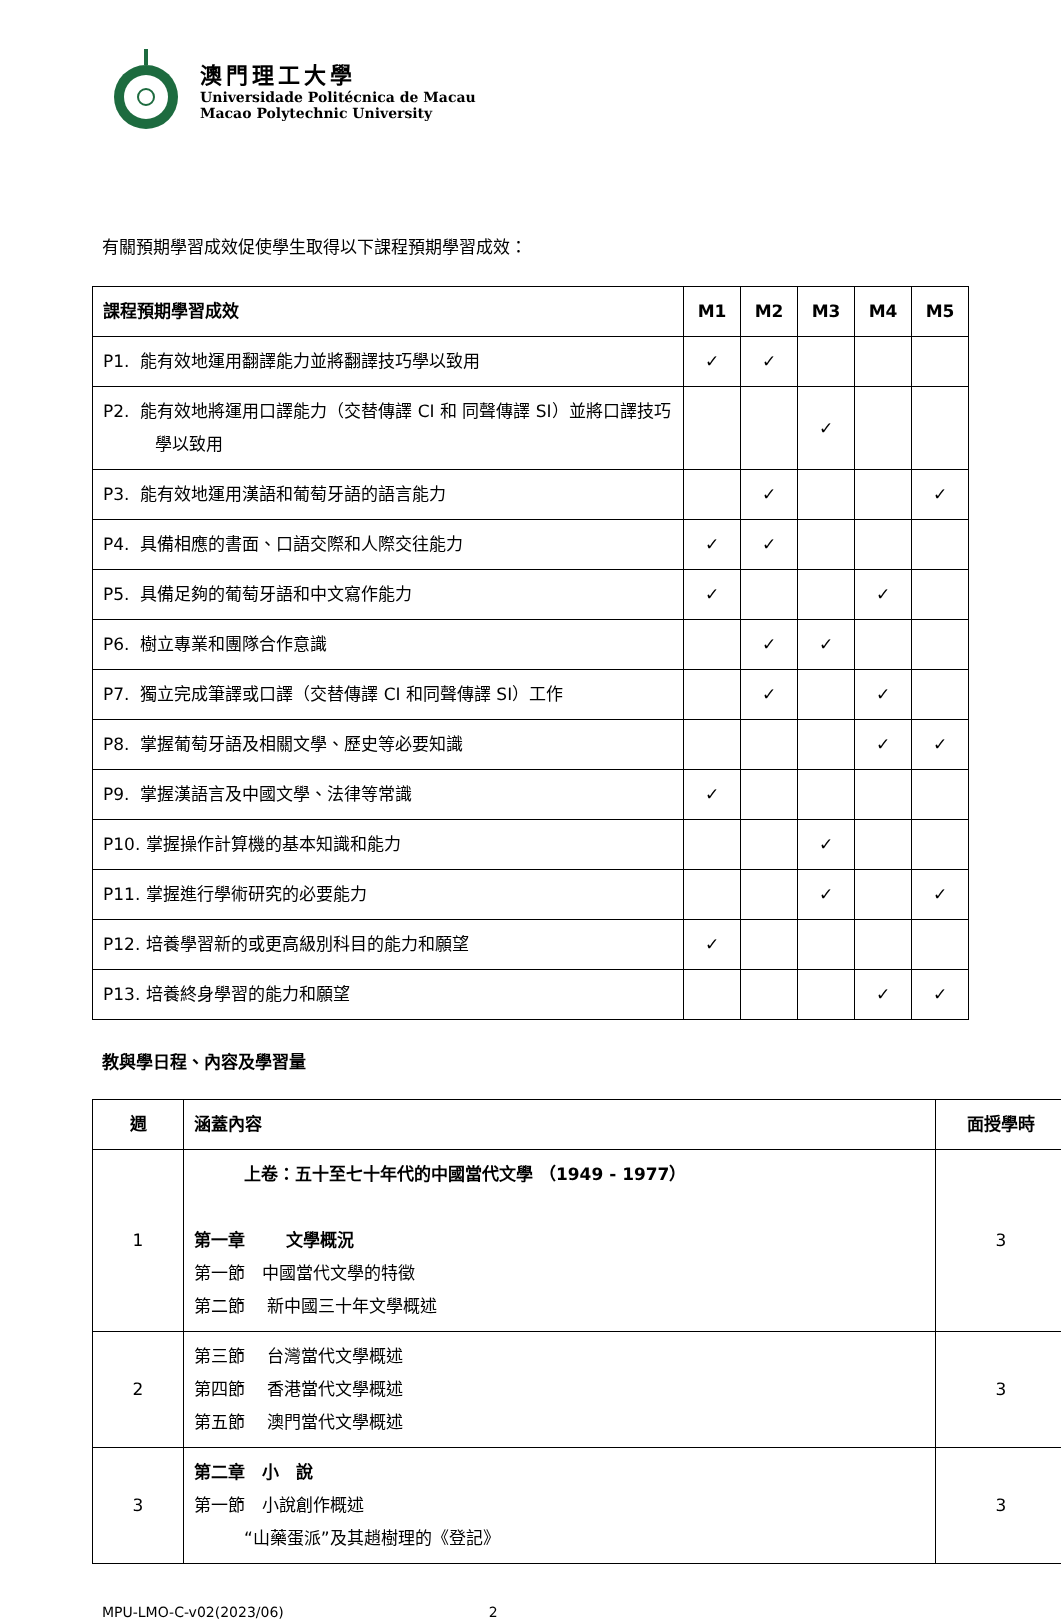澳門理工大學
Universidade Politécnica de Macau
Macao Polytechnic University
有關預期學習成效促使學生取得以下課程預期學習成效：
| 課程預期學習成效 | M1 | M2 | M3 | M4 | M5 |
| --- | --- | --- | --- | --- | --- |
| P1. 能有效地運用翻譯能力並將翻譯技巧學以致用 | ✓ | ✓ | | | |
| P2. 能有效地將運用口譯能力（交替傳譯 CI 和 同聲傳譯 SI）並將口譯技巧學以致用 | | | ✓ | | |
| P3. 能有效地運用漢語和葡萄牙語的語言能力 | | ✓ | | | ✓ |
| P4. 具備相應的書面、口語交際和人際交往能力 | ✓ | ✓ | | | |
| P5. 具備足夠的葡萄牙語和中文寫作能力 | ✓ | | | ✓ | |
| P6. 樹立專業和團隊合作意識 | | ✓ | ✓ | | |
| P7. 獨立完成筆譯或口譯（交替傳譯 CI 和同聲傳譯 SI）工作 | | ✓ | | ✓ | |
| P8. 掌握葡萄牙語及相關文學、歷史等必要知識 | | | | ✓ | ✓ |
| P9. 掌握漢語言及中國文學、法律等常識 | ✓ | | | | |
| P10. 掌握操作計算機的基本知識和能力 | | | ✓ | | |
| P11. 掌握進行學術研究的必要能力 | | | ✓ | | ✓ |
| P12. 培養學習新的或更高級別科目的能力和願望 | ✓ | | | | |
| P13. 培養終身學習的能力和願望 | | | | ✓ | ✓ |
教與學日程、內容及學習量
| 週 | 涵蓋內容 | 面授學時 |
| --- | --- | --- |
| 1 | 上卷：五十至七十年代的中國當代文學 （1949 - 1977） 第一章 文學概況 第一節 中國當代文學的特徵 第二節 新中國三十年文學概述 | 3 |
| 2 | 第三節 台灣當代文學概述 第四節 香港當代文學概述 第五節 澳門當代文學概述 | 3 |
| 3 | 第二章 小 說 第一節 小說創作概述 “山藥蛋派”及其趙樹理的《登記》 | 3 |
MPU-LMO-C-v02(2023/06) 2